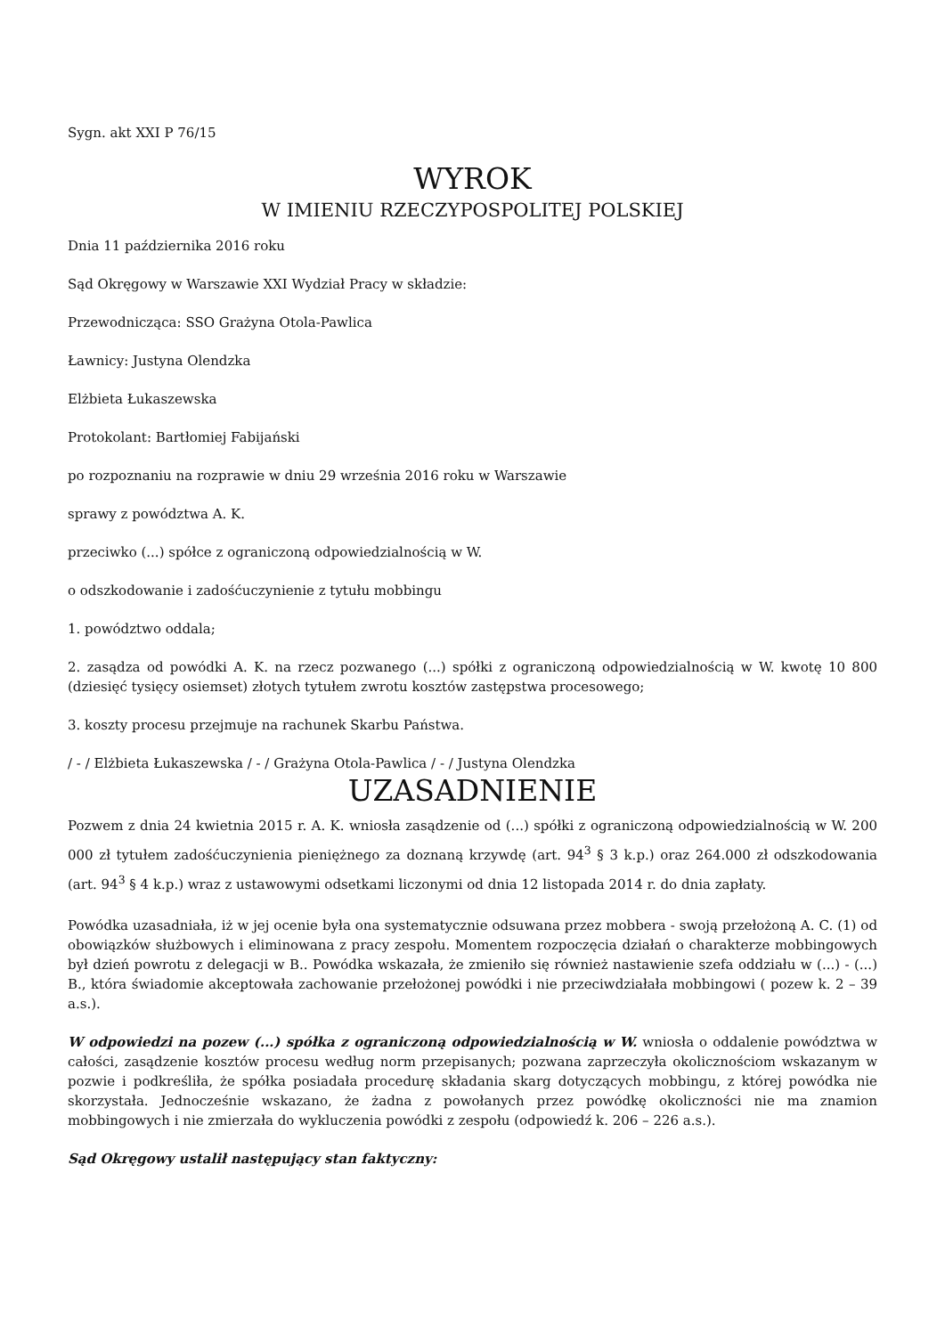Sygn. akt XXI P 76/15
WYROK
W IMIENIU RZECZYPOSPOLITEJ POLSKIEJ
Dnia 11 października 2016 roku
Sąd Okręgowy w Warszawie XXI Wydział Pracy w składzie:
Przewodnicząca: SSO Grażyna Otola-Pawlica
Ławnicy: Justyna Olendzka
Elżbieta Łukaszewska
Protokolant: Bartłomiej Fabijański
po rozpoznaniu na rozprawie w dniu 29 września 2016 roku w Warszawie
sprawy z powództwa A. K.
przeciwko (...) spółce z ograniczoną odpowiedzialnością w W.
o odszkodowanie i zadośćuczynienie z tytułu mobbingu
1. powództwo oddala;
2. zasądza od powódki A. K. na rzecz pozwanego (...) spółki z ograniczoną odpowiedzialnością w W. kwotę 10 800 (dziesięć tysięcy osiemset) złotych tytułem zwrotu kosztów zastępstwa procesowego;
3. koszty procesu przejmuje na rachunek Skarbu Państwa.
/ - / Elżbieta Łukaszewska / - / Grażyna Otola-Pawlica / - / Justyna Olendzka
UZASADNIENIE
Pozwem z dnia 24 kwietnia 2015 r. A. K. wniosła zasądzenie od (...) spółki z ograniczoną odpowiedzialnością w W. 200 000 zł tytułem zadośćuczynienia pieniężnego za doznaną krzywdę (art. 94<sup>3</sup> § 3 k.p.) oraz 264.000 zł odszkodowania (art. 94<sup>3</sup> § 4 k.p.) wraz z ustawowymi odsetkami liczonymi od dnia 12 listopada 2014 r. do dnia zapłaty.
Powódka uzasadniała, iż w jej ocenie była ona systematycznie odsuwana przez mobbera - swoją przełożoną A. C. (1) od obowiązków służbowych i eliminowana z pracy zespołu. Momentem rozpoczęcia działań o charakterze mobbingowych był dzień powrotu z delegacji w B.. Powódka wskazała, że zmieniło się również nastawienie szefa oddziału w (...) - (...) B., która świadomie akceptowała zachowanie przełożonej powódki i nie przeciwdziałała mobbingowi ( pozew k. 2 – 39 a.s.).
W odpowiedzi na pozew (...) spółka z ograniczoną odpowiedzialnością w W. wniosła o oddalenie powództwa w całości, zasądzenie kosztów procesu według norm przepisanych; pozwana zaprzeczyła okolicznościom wskazanym w pozwie i podkreśliła, że spółka posiadała procedurę składania skarg dotyczących mobbingu, z której powódka nie skorzystała. Jednocześnie wskazano, że żadna z powołanych przez powódkę okoliczności nie ma znamion mobbingowych i nie zmierzała do wykluczenia powódki z zespołu (odpowiedź k. 206 – 226 a.s.).
Sąd Okręgowy ustalił następujący stan faktyczny: